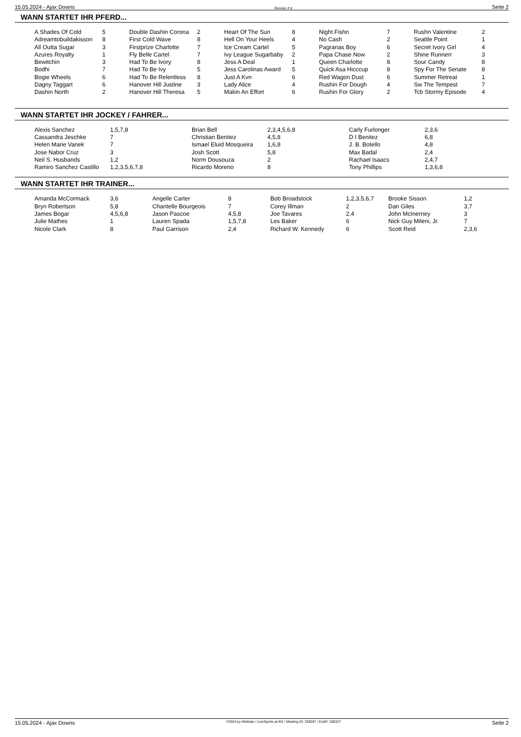15.05.2024 - Ajax Downs Rennen # 8 Seite 2
WANN STARTET IHR PFERD...
| A Shades Of Cold | 5 | Double Dashin Corona | 2 | Heart Of The Sun | 8 | Night Fishn | 7 | Rushn Valentine | 2 |
| Adreamtobuildakisson | 8 | First Cold Wave | 8 | Hell On Your Heels | 4 | No Cash | 2 | Seattle Point | 1 |
| All Outta Sugar | 3 | Firstprize Charlotte | 7 | Ice Cream Cartel | 5 | Pagranas Boy | 6 | Secret Ivory Girl | 4 |
| Azures Royalty | 1 | Fly Belle Cartel | 7 | Ivy League Sugarbaby | 2 | Papa Chase Now | 2 | Shine Runnerr | 3 |
| Bewitchin | 3 | Had To Be Ivory | 8 | Jess A Deal | 1 | Queen Charlotte | 8 | Sour Candy | 8 |
| Bodhi | 7 | Had To Be Ivy | 5 | Jess Carolinas Award | 5 | Quick Asa Hicccup | 8 | Spy For The Senate | 8 |
| Bogie Wheels | 6 | Had To Be Relentless | 8 | Just A Kvn | 6 | Red Wagon Dust | 6 | Summer Retreat | 1 |
| Dagny Taggart | 6 | Hanover Hill Justine | 3 | Lady Alice | 4 | Rushin For Dough | 4 | Sw The Tempest | 7 |
| Dashin North | 2 | Hanover Hill Theresa | 5 | Makin An Effort | 6 | Rushin For Glory | 2 | Tcb Stormy Episode | 4 |
WANN STARTET IHR JOCKEY / FAHRER...
| Alexis Sanchez | 1,5,7,8 | Brian Bell | 2,3,4,5,6,8 | Carly Furlonger | 2,3,6 |
| Cassandra Jeschke | 7 | Christian Benitez | 4,5,8 | D I Benitez | 6,8 |
| Helen Marie Vanek | 7 | Ismael Eluid Mosqueira | 1,6,8 | J. B. Botello | 4,8 |
| Jose Nabor Cruz | 3 | Josh Scott | 5,8 | Max Badal | 2,4 |
| Neil S. Husbands | 1,2 | Norm Dousouza | 2 | Rachael Isaacs | 2,4,7 |
| Ramiro Sanchez Castillo | 1,2,3,5,6,7,8 | Ricardo Moreno | 8 | Tony Phillips | 1,3,6,8 |
WANN STARTET IHR TRAINER...
| Amanda McCormack | 3,6 | Angelle Carter | 8 | Bob Broadstock | 1,2,3,5,6,7 | Brooke Sisson | 1,2 |
| Bryn Robertson | 5,8 | Chantelle Bourgeois | 7 | Corey Illman | 2 | Dan Giles | 3,7 |
| James Bogar | 4,5,6,8 | Jason Pascoe | 4,5,8 | Joe Tavares | 2,4 | John McInerney | 3 |
| Julie Mathes | 1 | Lauren Spada | 1,5,7,8 | Les Baker | 6 | Nick Guy Mileni, Jr. | 7 |
| Nicole Clark | 8 | Paul Garrison | 2,4 | Richard W. Kennedy | 6 | Scott Reid | 2,3,6 |
15.05.2024 - Ajax Downs ©2024 by Wettstar / LiveSports.at KG / Meeting ID: 359287 / ExtID: 268327 Seite 2